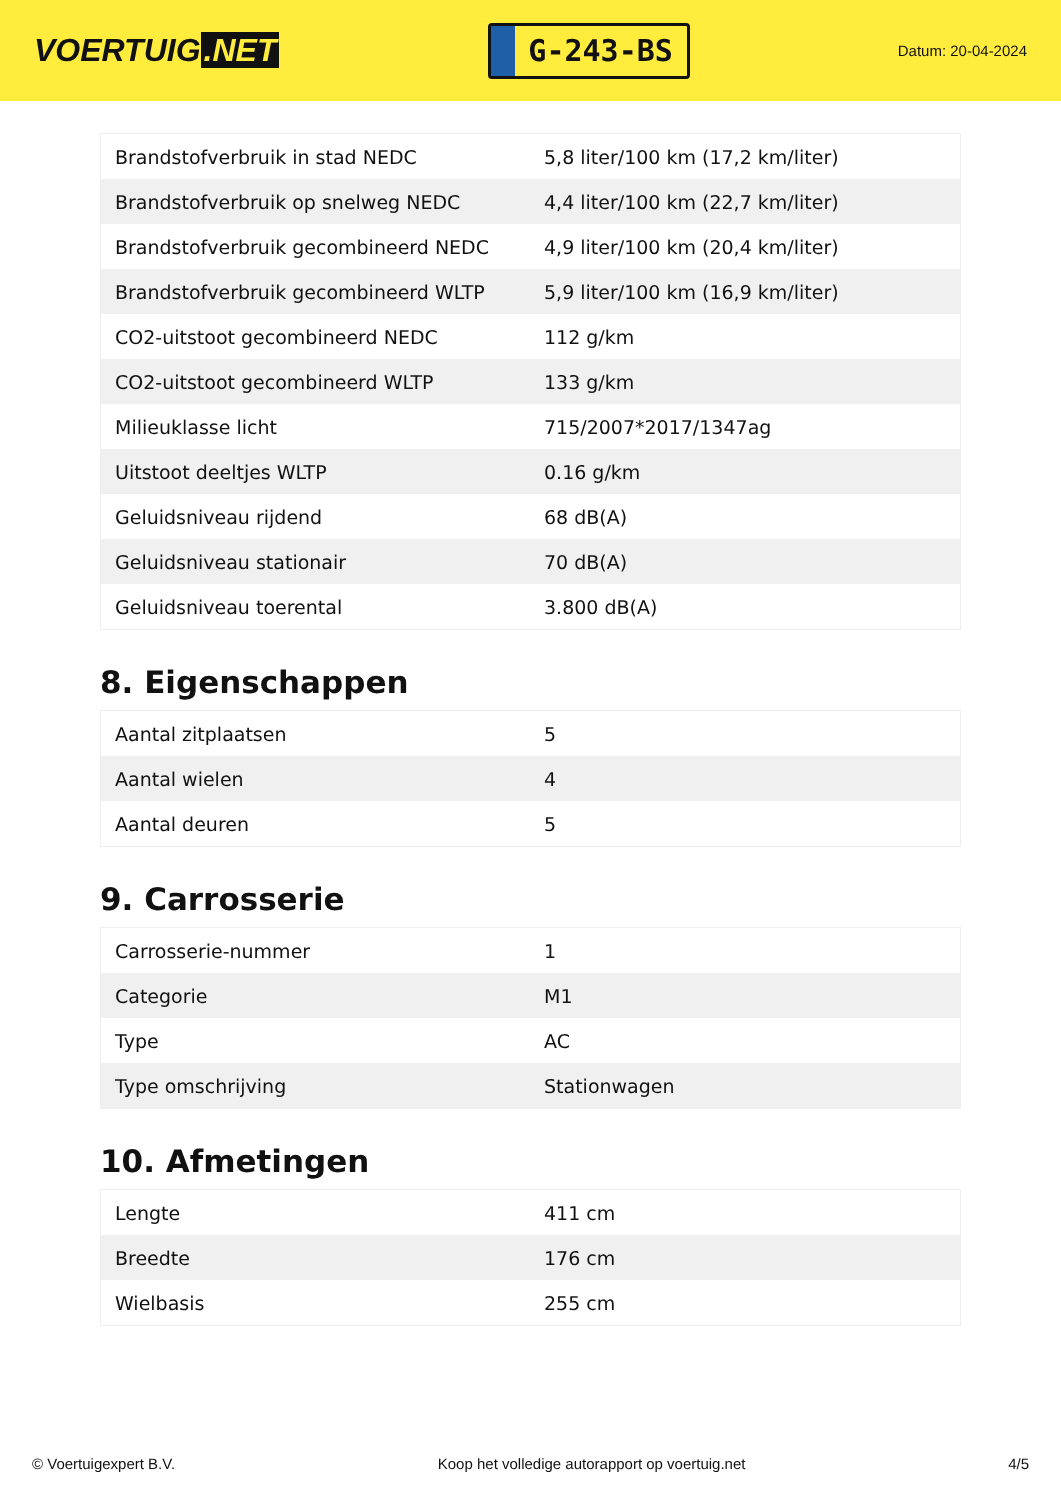VOERTUIG.NET
G-243-BS
Datum: 20-04-2024
| Brandstofverbruik in stad NEDC | 5,8 liter/100 km (17,2 km/liter) |
| Brandstofverbruik op snelweg NEDC | 4,4 liter/100 km (22,7 km/liter) |
| Brandstofverbruik gecombineerd NEDC | 4,9 liter/100 km (20,4 km/liter) |
| Brandstofverbruik gecombineerd WLTP | 5,9 liter/100 km (16,9 km/liter) |
| CO2-uitstoot gecombineerd NEDC | 112 g/km |
| CO2-uitstoot gecombineerd WLTP | 133 g/km |
| Milieuklasse licht | 715/2007*2017/1347ag |
| Uitstoot deeltjes WLTP | 0.16 g/km |
| Geluidsniveau rijdend | 68 dB(A) |
| Geluidsniveau stationair | 70 dB(A) |
| Geluidsniveau toerental | 3.800 dB(A) |
8. Eigenschappen
| Aantal zitplaatsen | 5 |
| Aantal wielen | 4 |
| Aantal deuren | 5 |
9. Carrosserie
| Carrosserie-nummer | 1 |
| Categorie | M1 |
| Type | AC |
| Type omschrijving | Stationwagen |
10. Afmetingen
| Lengte | 411 cm |
| Breedte | 176 cm |
| Wielbasis | 255 cm |
© Voertuigexpert B.V. Koop het volledige autorapport op voertuig.net 4/5